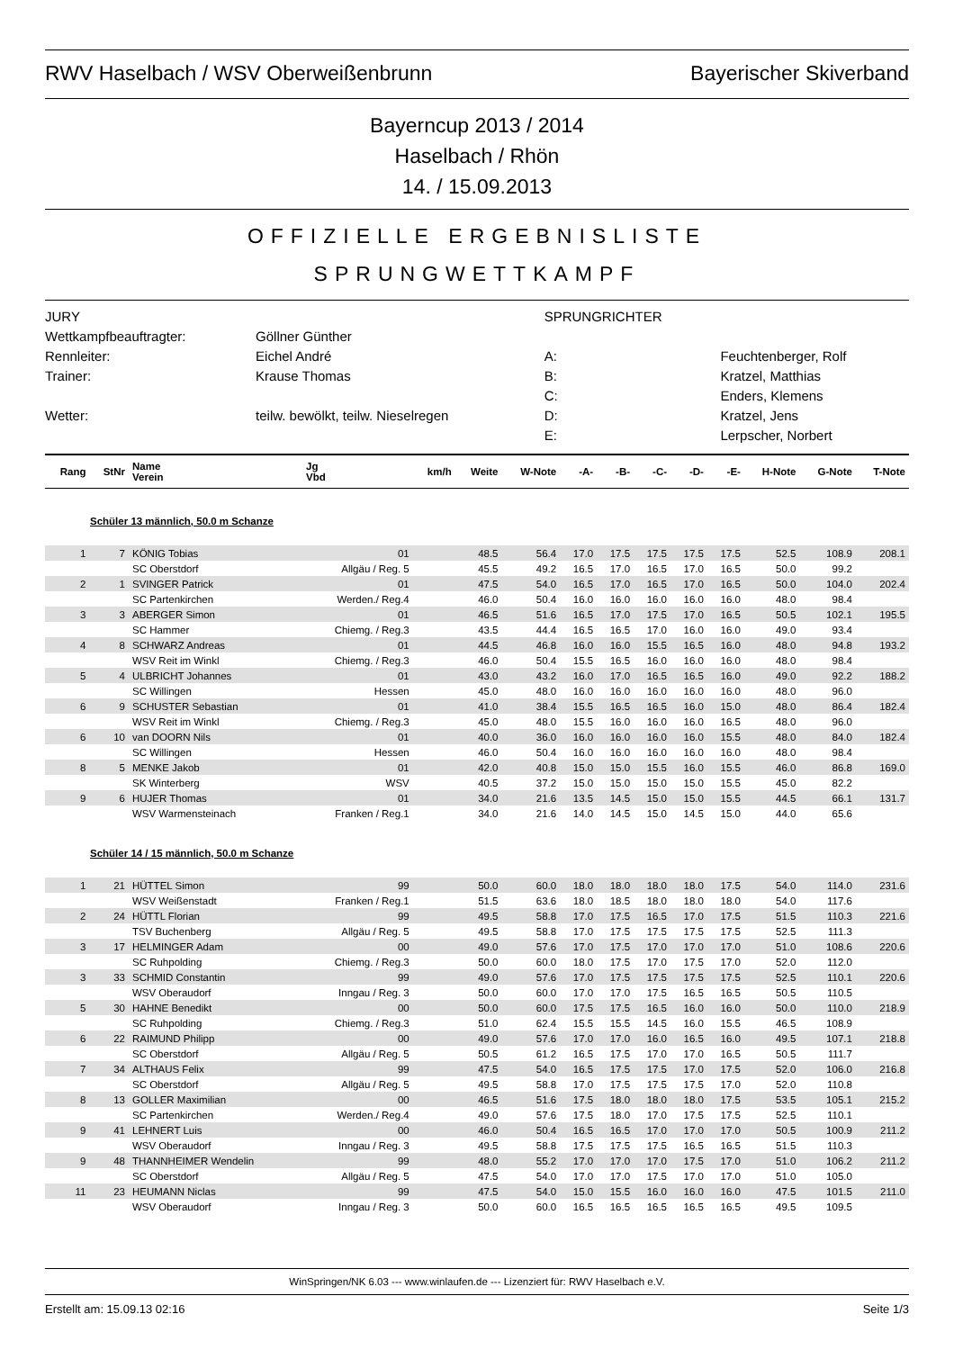RWV Haselbach / WSV Oberweißenbrunn Bayerischer Skiverband
Bayerncup 2013 / 2014
Haselbach / Rhön
14. / 15.09.2013
OFFIZIELLE ERGEBNISLISTE
SPRUNGWETTKAMPF
| JURY | | SPRUNGRICHTER | |
| Wettkampfbeauftragter: | Göllner Günther | | |
| Rennleiter: | Eichel André | A: | Feuchtenberger, Rolf |
| Trainer: | Krause Thomas | B: | Kratzel, Matthias |
| | | C: | Enders, Klemens |
| Wetter: | teilw. bewölkt, teilw. Nieselregen | D: | Kratzel, Jens |
| | | E: | Lerpscher, Norbert |
| Rang | StNr | Name Verein | Jg Vbd | km/h | Weite | W-Note | -A- | -B- | -C- | -D- | -E- | H-Note | G-Note | T-Note |
| --- | --- | --- | --- | --- | --- | --- | --- | --- | --- | --- | --- | --- | --- | --- |
| Schüler 13 männlich, 50.0 m Schanze | | | | | | | | | | | | | | |
| 1 | 7 | KÖNIG Tobias | 01 | | 48.5 | 56.4 | 17.0 | 17.5 | 17.5 | 17.5 | 17.5 | 52.5 | 108.9 | 208.1 |
| | | SC Oberstdorf | Allgäu / Reg. 5 | | 45.5 | 49.2 | 16.5 | 17.0 | 16.5 | 17.0 | 16.5 | 50.0 | 99.2 | |
| 2 | 1 | SVINGER Patrick | 01 | | 47.5 | 54.0 | 16.5 | 17.0 | 16.5 | 17.0 | 16.5 | 50.0 | 104.0 | 202.4 |
| | | SC Partenkirchen | Werden./ Reg.4 | | 46.0 | 50.4 | 16.0 | 16.0 | 16.0 | 16.0 | 16.0 | 48.0 | 98.4 | |
| 3 | 3 | ABERGER Simon | 01 | | 46.5 | 51.6 | 16.5 | 17.0 | 17.5 | 17.0 | 16.5 | 50.5 | 102.1 | 195.5 |
| | | SC Hammer | Chiemg. / Reg.3 | | 43.5 | 44.4 | 16.5 | 16.5 | 17.0 | 16.0 | 16.0 | 49.0 | 93.4 | |
| 4 | 8 | SCHWARZ Andreas | 01 | | 44.5 | 46.8 | 16.0 | 16.0 | 15.5 | 16.5 | 16.0 | 48.0 | 94.8 | 193.2 |
| | | WSV Reit im Winkl | Chiemg. / Reg.3 | | 46.0 | 50.4 | 15.5 | 16.5 | 16.0 | 16.0 | 16.0 | 48.0 | 98.4 | |
| 5 | 4 | ULBRICHT Johannes | 01 | | 43.0 | 43.2 | 16.0 | 17.0 | 16.5 | 16.5 | 16.0 | 49.0 | 92.2 | 188.2 |
| | | SC Willingen | Hessen | | 45.0 | 48.0 | 16.0 | 16.0 | 16.0 | 16.0 | 16.0 | 48.0 | 96.0 | |
| 6 | 9 | SCHUSTER Sebastian | 01 | | 41.0 | 38.4 | 15.5 | 16.5 | 16.5 | 16.0 | 15.0 | 48.0 | 86.4 | 182.4 |
| | | WSV Reit im Winkl | Chiemg. / Reg.3 | | 45.0 | 48.0 | 15.5 | 16.0 | 16.0 | 16.0 | 16.5 | 48.0 | 96.0 | |
| 6 | 10 | van DOORN Nils | 01 | | 40.0 | 36.0 | 16.0 | 16.0 | 16.0 | 16.0 | 15.5 | 48.0 | 84.0 | 182.4 |
| | | SC Willingen | Hessen | | 46.0 | 50.4 | 16.0 | 16.0 | 16.0 | 16.0 | 16.0 | 48.0 | 98.4 | |
| 8 | 5 | MENKE Jakob | 01 | | 42.0 | 40.8 | 15.0 | 15.0 | 15.5 | 16.0 | 15.5 | 46.0 | 86.8 | 169.0 |
| | | SK Winterberg | WSV | | 40.5 | 37.2 | 15.0 | 15.0 | 15.0 | 15.0 | 15.5 | 45.0 | 82.2 | |
| 9 | 6 | HUJER Thomas | 01 | | 34.0 | 21.6 | 13.5 | 14.5 | 15.0 | 15.0 | 15.5 | 44.5 | 66.1 | 131.7 |
| | | WSV Warmensteinach | Franken / Reg.1 | | 34.0 | 21.6 | 14.0 | 14.5 | 15.0 | 14.5 | 15.0 | 44.0 | 65.6 | |
| Schüler 14 / 15 männlich, 50.0 m Schanze | | | | | | | | | | | | | | |
| 1 | 21 | HÜTTEL Simon | 99 | | 50.0 | 60.0 | 18.0 | 18.0 | 18.0 | 18.0 | 17.5 | 54.0 | 114.0 | 231.6 |
| | | WSV Weißenstadt | Franken / Reg.1 | | 51.5 | 63.6 | 18.0 | 18.5 | 18.0 | 18.0 | 18.0 | 54.0 | 117.6 | |
| 2 | 24 | HÜTTL Florian | 99 | | 49.5 | 58.8 | 17.0 | 17.5 | 16.5 | 17.0 | 17.5 | 51.5 | 110.3 | 221.6 |
| | | TSV Buchenberg | Allgäu / Reg. 5 | | 49.5 | 58.8 | 17.0 | 17.5 | 17.5 | 17.5 | 17.5 | 52.5 | 111.3 | |
| 3 | 17 | HELMINGER Adam | 00 | | 49.0 | 57.6 | 17.0 | 17.5 | 17.0 | 17.0 | 17.0 | 51.0 | 108.6 | 220.6 |
| | | SC Ruhpolding | Chiemg. / Reg.3 | | 50.0 | 60.0 | 18.0 | 17.5 | 17.0 | 17.5 | 17.0 | 52.0 | 112.0 | |
| 3 | 33 | SCHMID Constantin | 99 | | 49.0 | 57.6 | 17.0 | 17.5 | 17.5 | 17.5 | 17.5 | 52.5 | 110.1 | 220.6 |
| | | WSV Oberaudorf | Inngau / Reg. 3 | | 50.0 | 60.0 | 17.0 | 17.0 | 17.5 | 16.5 | 16.5 | 50.5 | 110.5 | |
| 5 | 30 | HAHNE Benedikt | 00 | | 50.0 | 60.0 | 17.5 | 17.5 | 16.5 | 16.0 | 16.0 | 50.0 | 110.0 | 218.9 |
| | | SC Ruhpolding | Chiemg. / Reg.3 | | 51.0 | 62.4 | 15.5 | 15.5 | 14.5 | 16.0 | 15.5 | 46.5 | 108.9 | |
| 6 | 22 | RAIMUND Philipp | 00 | | 49.0 | 57.6 | 17.0 | 17.0 | 16.0 | 16.5 | 16.0 | 49.5 | 107.1 | 218.8 |
| | | SC Oberstdorf | Allgäu / Reg. 5 | | 50.5 | 61.2 | 16.5 | 17.5 | 17.0 | 17.0 | 16.5 | 50.5 | 111.7 | |
| 7 | 34 | ALTHAUS Felix | 99 | | 47.5 | 54.0 | 16.5 | 17.5 | 17.5 | 17.0 | 17.5 | 52.0 | 106.0 | 216.8 |
| | | SC Oberstdorf | Allgäu / Reg. 5 | | 49.5 | 58.8 | 17.0 | 17.5 | 17.5 | 17.5 | 17.0 | 52.0 | 110.8 | |
| 8 | 13 | GOLLER Maximilian | 00 | | 46.5 | 51.6 | 17.5 | 18.0 | 18.0 | 18.0 | 17.5 | 53.5 | 105.1 | 215.2 |
| | | SC Partenkirchen | Werden./ Reg.4 | | 49.0 | 57.6 | 17.5 | 18.0 | 17.0 | 17.5 | 17.5 | 52.5 | 110.1 | |
| 9 | 41 | LEHNERT Luis | 00 | | 46.0 | 50.4 | 16.5 | 16.5 | 17.0 | 17.0 | 17.0 | 50.5 | 100.9 | 211.2 |
| | | WSV Oberaudorf | Inngau / Reg. 3 | | 49.5 | 58.8 | 17.5 | 17.5 | 17.5 | 16.5 | 16.5 | 51.5 | 110.3 | |
| 9 | 48 | THANNHEIMER Wendelin | 99 | | 48.0 | 55.2 | 17.0 | 17.0 | 17.0 | 17.5 | 17.0 | 51.0 | 106.2 | 211.2 |
| | | SC Oberstdorf | Allgäu / Reg. 5 | | 47.5 | 54.0 | 17.0 | 17.0 | 17.5 | 17.0 | 17.0 | 51.0 | 105.0 | |
| 11 | 23 | HEUMANN Niclas | 99 | | 47.5 | 54.0 | 15.0 | 15.5 | 16.0 | 16.0 | 16.0 | 47.5 | 101.5 | 211.0 |
| | | WSV Oberaudorf | Inngau / Reg. 3 | | 50.0 | 60.0 | 16.5 | 16.5 | 16.5 | 16.5 | 16.5 | 49.5 | 109.5 | |
WinSpringen/NK 6.03 --- www.winlaufen.de --- Lizenziert für: RWV Haselbach e.V.
Erstellt am: 15.09.13 02:16 Seite 1/3